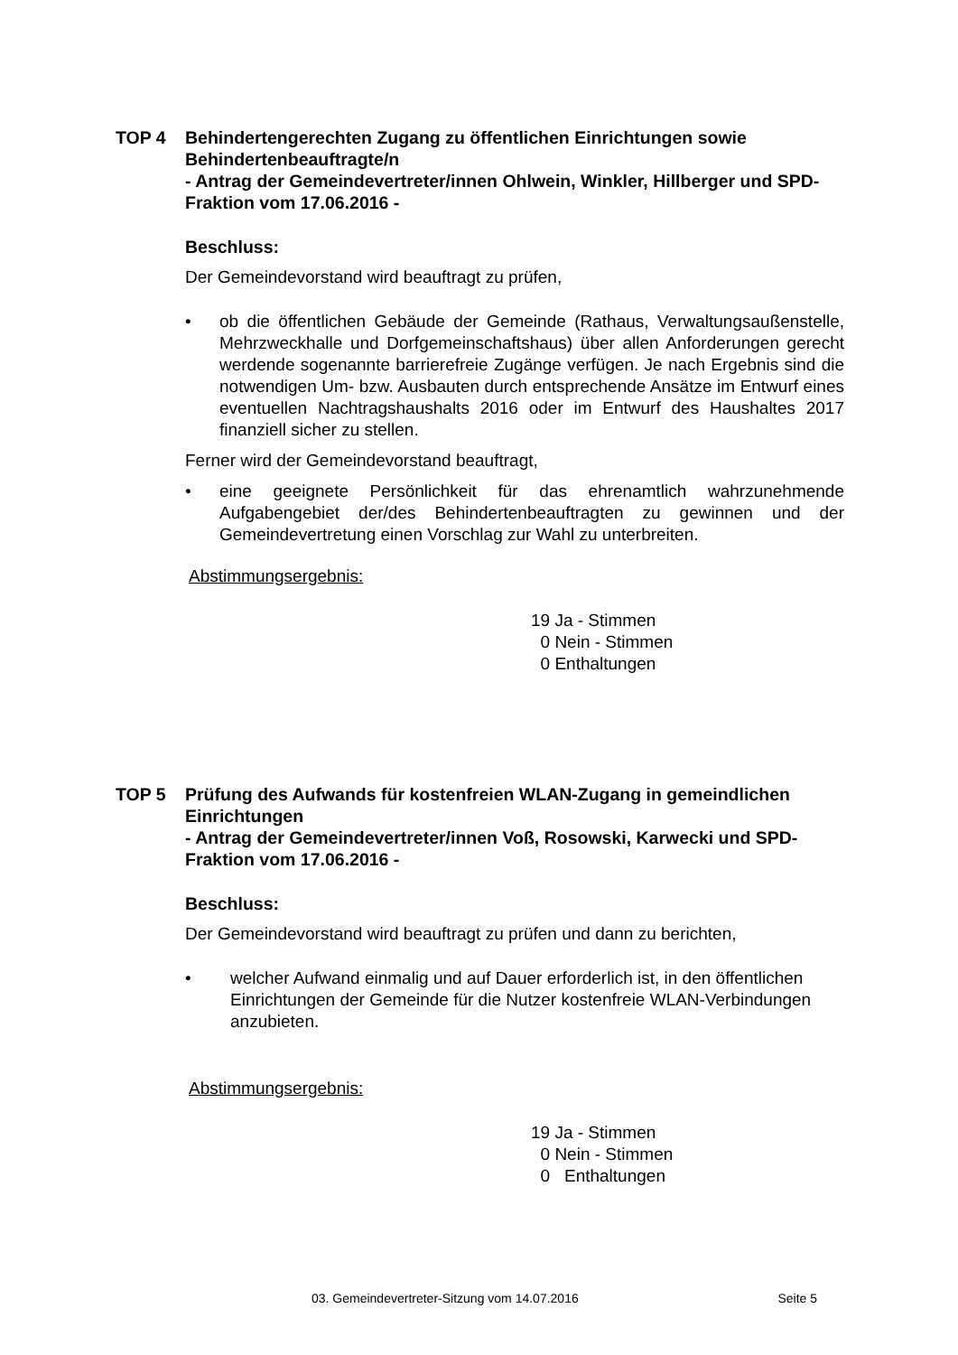TOP 4 Behindertengerechten Zugang zu öffentlichen Einrichtungen sowie Behindertenbeauftragte/n
- Antrag der Gemeindevertreter/innen Ohlwein, Winkler, Hillberger und SPD-Fraktion vom 17.06.2016 -
Beschluss:
Der Gemeindevorstand wird beauftragt zu prüfen,
• ob die öffentlichen Gebäude der Gemeinde (Rathaus, Verwaltungsaußenstelle, Mehrzweckhalle und Dorfgemeinschaftshaus) über allen Anforderungen gerecht werdende sogenannte barrierefreie Zugänge verfügen. Je nach Ergebnis sind die notwendigen Um- bzw. Ausbauten durch entsprechende Ansätze im Entwurf eines eventuellen Nachtragshaushalts 2016 oder im Entwurf des Haushaltes 2017 finanziell sicher zu stellen.
Ferner wird der Gemeindevorstand beauftragt,
• eine geeignete Persönlichkeit für das ehrenamtlich wahrzunehmende Aufgabengebiet der/des Behindertenbeauftragten zu gewinnen und der Gemeindevertretung einen Vorschlag zur Wahl zu unterbreiten.
Abstimmungsergebnis:
19 Ja - Stimmen
0 Nein - Stimmen
0 Enthaltungen
TOP 5 Prüfung des Aufwands für kostenfreien WLAN-Zugang in gemeindlichen Einrichtungen
- Antrag der Gemeindevertreter/innen Voß, Rosowski, Karwecki und SPD-Fraktion vom 17.06.2016 -
Beschluss:
Der Gemeindevorstand wird beauftragt zu prüfen und dann zu berichten,
• welcher Aufwand einmalig und auf Dauer erforderlich ist, in den öffentlichen Einrichtungen der Gemeinde für die Nutzer kostenfreie WLAN-Verbindungen anzubieten.
Abstimmungsergebnis:
19 Ja - Stimmen
0 Nein - Stimmen
0 Enthaltungen
03. Gemeindevertreter-Sitzung vom 14.07.2016 Seite 5